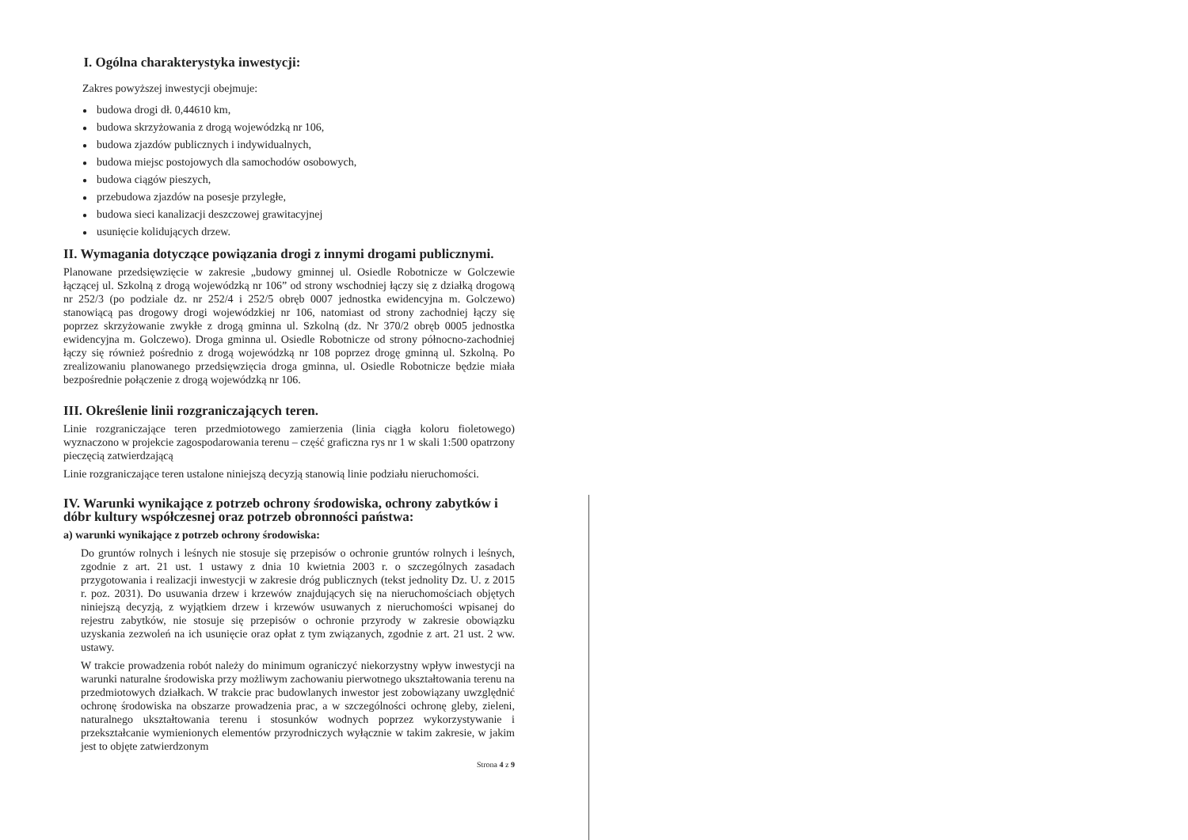I. Ogólna charakterystyka inwestycji:
Zakres powyższej inwestycji obejmuje:
● budowa drogi dł. 0,44610 km,
● budowa skrzyżowania z drogą wojewódzką nr 106,
● budowa zjazdów publicznych i indywidualnych,
● budowa miejsc postojowych dla samochodów osobowych,
● budowa ciągów pieszych,
● przebudowa zjazdów na posesje przyległe,
● budowa sieci kanalizacji deszczowej grawitacyjnej
● usunięcie kolidujących drzew.
II. Wymagania dotyczące powiązania drogi z innymi drogami publicznymi.
Planowane przedsięwzięcie w zakresie „budowy gminnej ul. Osiedle Robotnicze w Golczewie łączącej ul. Szkolną z drogą wojewódzką nr 106” od strony wschodniej łączy się z działką drogową nr 252/3 (po podziale dz. nr 252/4 i 252/5 obręb 0007 jednostka ewidencyjna m. Golczewo) stanowiącą pas drogowy drogi wojewódzkiej nr 106, natomiast od strony zachodniej łączy się poprzez skrzyżowanie zwykłe z drogą gminna ul. Szkolną (dz. Nr 370/2 obręb 0005 jednostka ewidencyjna m. Golczewo). Droga gminna ul. Osiedle Robotnicze od strony północno-zachodniej łączy się również pośrednio z drogą wojewódzką nr 108 poprzez drogę gminną ul. Szkolną. Po zrealizowaniu planowanego przedsięwzięcia droga gminna, ul. Osiedle Robotnicze będzie miała bezpośrednie połączenie z drogą wojewódzką nr 106.
III. Określenie linii rozgraniczających teren.
Linie rozgraniczające teren przedmiotowego zamierzenia (linia ciągła koloru fioletowego) wyznaczono w projekcie zagospodarowania terenu – część graficzna rys nr 1 w skali 1:500 opatrzony pieczęcią zatwierdzającą
Linie rozgraniczające teren ustalone niniejszą decyzją stanowią linie podziału nieruchomości.
IV. Warunki wynikające z potrzeb ochrony środowiska, ochrony zabytków i dóbr kultury współczesnej oraz potrzeb obronności państwa:
a) warunki wynikające z potrzeb ochrony środowiska:
Do gruntów rolnych i leśnych nie stosuje się przepisów o ochronie gruntów rolnych i leśnych, zgodnie z art. 21 ust. 1 ustawy z dnia 10 kwietnia 2003 r. o szczególnych zasadach przygotowania i realizacji inwestycji w zakresie dróg publicznych (tekst jednolity Dz. U. z 2015 r. poz. 2031). Do usuwania drzew i krzewów znajdujących się na nieruchomościach objętych niniejszą decyzją, z wyjątkiem drzew i krzewów usuwanych z nieruchomości wpisanej do rejestru zabytków, nie stosuje się przepisów o ochronie przyrody w zakresie obowiązku uzyskania zezwoleń na ich usunięcie oraz opłat z tym związanych, zgodnie z art. 21 ust. 2 ww. ustawy.
W trakcie prowadzenia robót należy do minimum ograniczyć niekorzystny wpływ inwestycji na warunki naturalne środowiska przy możliwym zachowaniu pierwotnego ukształtowania terenu na przedmiotowych działkach. W trakcie prac budowlanych inwestor jest zobowiązany uwzględnić ochronę środowiska na obszarze prowadzenia prac, a w szczególności ochronę gleby, zieleni, naturalnego ukształtowania terenu i stosunków wodnych poprzez wykorzystywanie i przekształcanie wymienionych elementów przyrodniczych wyłącznie w takim zakresie, w jakim jest to objęte zatwierdzonym
Strona 4 z 9